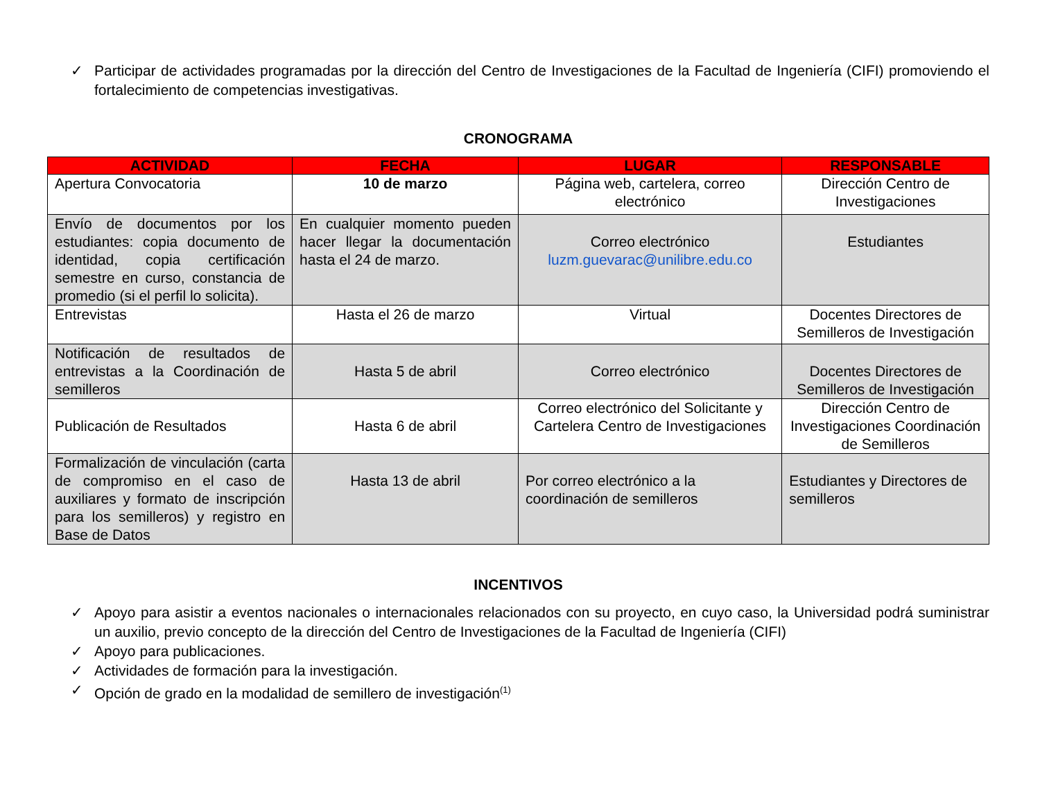✓ Participar de actividades programadas por la dirección del Centro de Investigaciones de la Facultad de Ingeniería (CIFI) promoviendo el fortalecimiento de competencias investigativas.
CRONOGRAMA
| ACTIVIDAD | FECHA | LUGAR | RESPONSABLE |
| --- | --- | --- | --- |
| Apertura Convocatoria | 10 de marzo | Página web, cartelera, correo electrónico | Dirección Centro de Investigaciones |
| Envío de documentos por los estudiantes: copia documento de identidad, copia certificación semestre en curso, constancia de promedio (si el perfil lo solicita). | En cualquier momento pueden hacer llegar la documentación hasta el 24 de marzo. | Correo electrónico luzm.guevarac@unilibre.edu.co | Estudiantes |
| Entrevistas | Hasta el 26 de marzo | Virtual | Docentes Directores de Semilleros de Investigación |
| Notificación de resultados de entrevistas a la Coordinación de semilleros | Hasta 5 de abril | Correo electrónico | Docentes Directores de Semilleros de Investigación |
| Publicación de Resultados | Hasta 6 de abril | Correo electrónico del Solicitante y Cartelera Centro de Investigaciones | Dirección Centro de Investigaciones Coordinación de Semilleros |
| Formalización de vinculación (carta de compromiso en el caso de auxiliares y formato de inscripción para los semilleros) y registro en Base de Datos | Hasta 13 de abril | Por correo electrónico a la coordinación de semilleros | Estudiantes y Directores de semilleros |
INCENTIVOS
✓ Apoyo para asistir a eventos nacionales o internacionales relacionados con su proyecto, en cuyo caso, la Universidad podrá suministrar un auxilio, previo concepto de la dirección del Centro de Investigaciones de la Facultad de Ingeniería (CIFI)
✓ Apoyo para publicaciones.
✓ Actividades de formación para la investigación.
✓ Opción de grado en la modalidad de semillero de investigación<sup>(1)</sup>